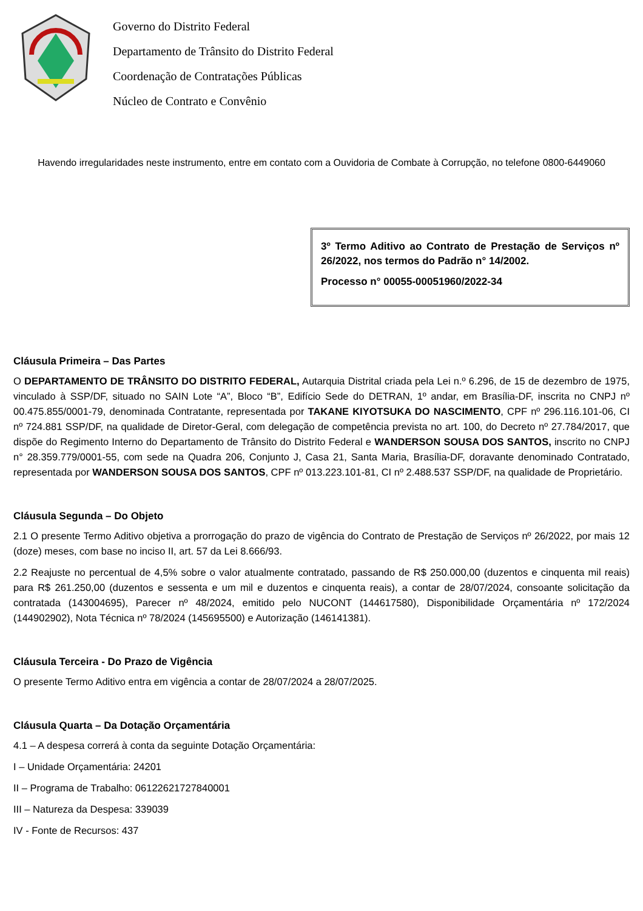Governo do Distrito Federal
Departamento de Trânsito do Distrito Federal
Coordenação de Contratações Públicas
Núcleo de Contrato e Convênio
Havendo irregularidades neste instrumento, entre em contato com a Ouvidoria de Combate à Corrupção, no telefone 0800-6449060
3º Termo Aditivo ao Contrato de Prestação de Serviços nº 26/2022, nos termos do Padrão n° 14/2002.
Processo n° 00055-00051960/2022-34
Cláusula Primeira – Das Partes
O DEPARTAMENTO DE TRÂNSITO DO DISTRITO FEDERAL, Autarquia Distrital criada pela Lei n.º 6.296, de 15 de dezembro de 1975, vinculado à SSP/DF, situado no SAIN Lote “A”, Bloco “B”, Edifício Sede do DETRAN, 1º andar, em Brasília-DF, inscrita no CNPJ nº 00.475.855/0001-79, denominada Contratante, representada por TAKANE KIYOTSUKA DO NASCIMENTO, CPF nº 296.116.101-06, CI nº 724.881 SSP/DF, na qualidade de Diretor-Geral, com delegação de competência prevista no art. 100, do Decreto nº 27.784/2017, que dispõe do Regimento Interno do Departamento de Trânsito do Distrito Federal e WANDERSON SOUSA DOS SANTOS, inscrito no CNPJ n° 28.359.779/0001-55, com sede na Quadra 206, Conjunto J, Casa 21, Santa Maria, Brasília-DF, doravante denominado Contratado, representada por WANDERSON SOUSA DOS SANTOS, CPF nº 013.223.101-81, CI nº 2.488.537 SSP/DF, na qualidade de Proprietário.
Cláusula Segunda – Do Objeto
2.1 O presente Termo Aditivo objetiva a prorrogação do prazo de vigência do Contrato de Prestação de Serviços nº 26/2022, por mais 12 (doze) meses, com base no inciso II, art. 57 da Lei 8.666/93.
2.2 Reajuste no percentual de 4,5% sobre o valor atualmente contratado, passando de R$ 250.000,00 (duzentos e cinquenta mil reais) para R$ 261.250,00 (duzentos e sessenta e um mil e duzentos e cinquenta reais), a contar de 28/07/2024, consoante solicitação da contratada (143004695), Parecer nº 48/2024, emitido pelo NUCONT (144617580), Disponibilidade Orçamentária nº 172/2024 (144902902), Nota Técnica nº 78/2024 (145695500) e Autorização (146141381).
Cláusula Terceira - Do Prazo de Vigência
O presente Termo Aditivo entra em vigência a contar de 28/07/2024 a 28/07/2025.
Cláusula Quarta – Da Dotação Orçamentária
4.1 – A despesa correrá à conta da seguinte Dotação Orçamentária:
I – Unidade Orçamentária: 24201
II – Programa de Trabalho: 06122621727840001
III – Natureza da Despesa: 339039
IV - Fonte de Recursos: 437